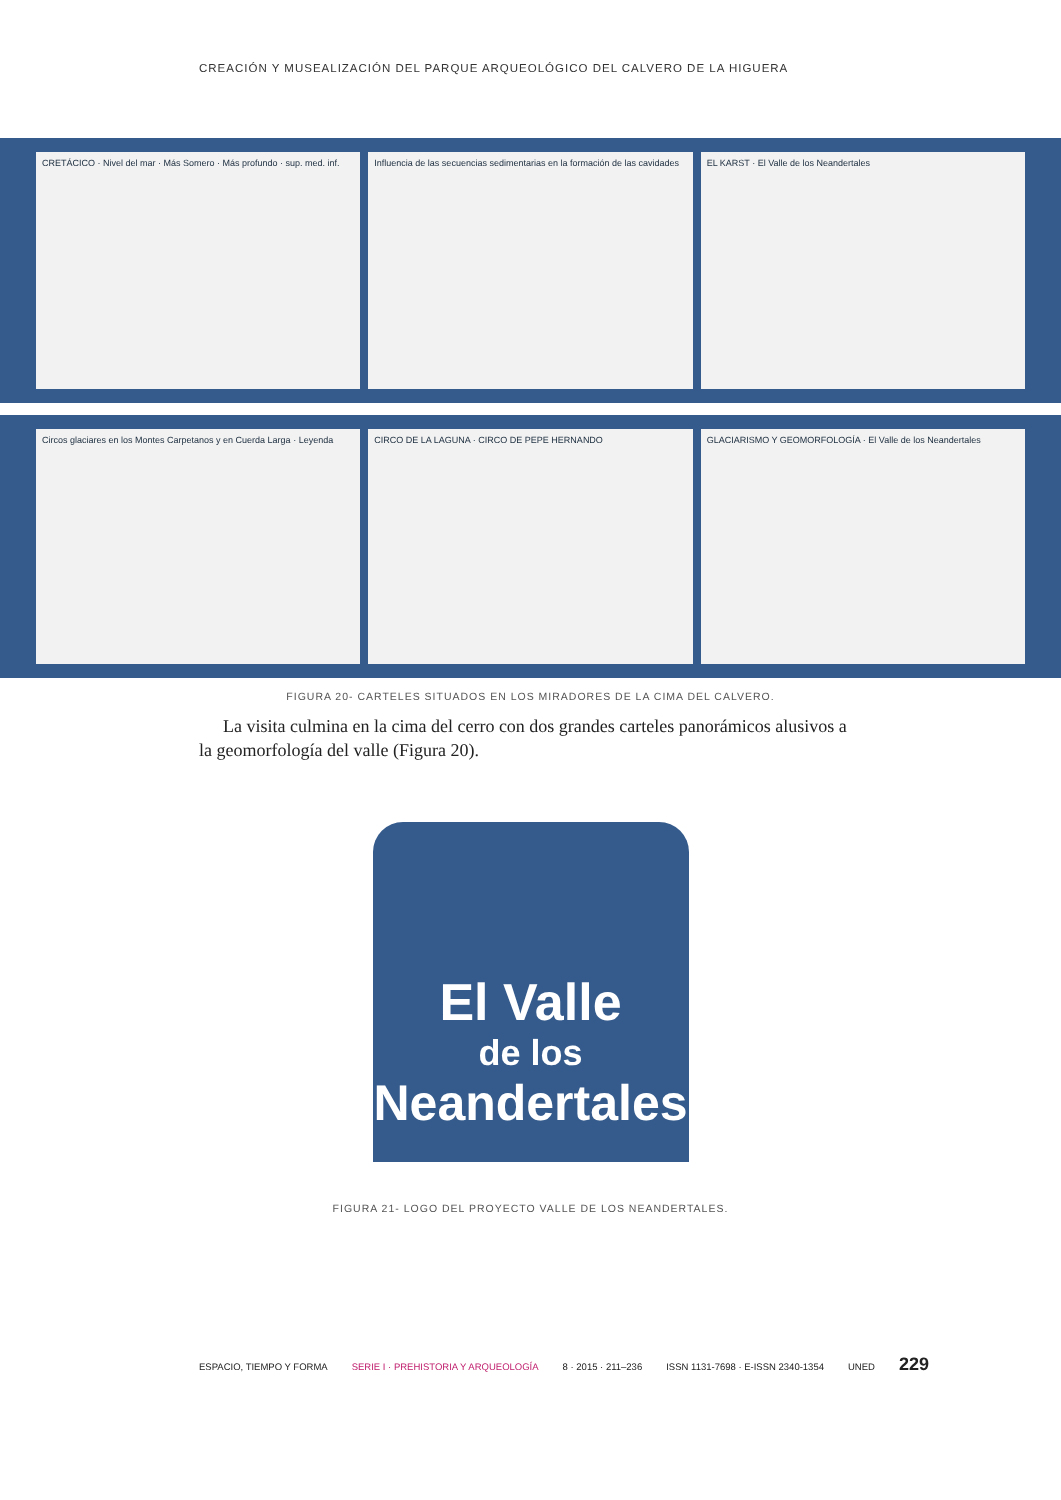CREACIÓN Y MUSEALIZACIÓN DEL PARQUE ARQUEOLÓGICO DEL CALVERO DE LA HIGUERA
CRETÁCICO · Nivel del mar · Más Somero · Más profundo · sup. med. inf.
Influencia de las secuencias sedimentarias en la formación de las cavidades
EL KARST · El Valle de los Neandertales
Circos glaciares en los Montes Carpetanos y en Cuerda Larga · Leyenda
CIRCO DE LA LAGUNA · CIRCO DE PEPE HERNANDO
GLACIARISMO Y GEOMORFOLOGÍA · El Valle de los Neandertales
FIGURA 20- CARTELES SITUADOS EN LOS MIRADORES DE LA CIMA DEL CALVERO.
La visita culmina en la cima del cerro con dos grandes carteles panorámicos alusivos a la geomorfología del valle (Figura 20).
El Valle
de los
Neandertales
FIGURA 21- LOGO DEL PROYECTO VALLE DE LOS NEANDERTALES.
ESPACIO, TIEMPO Y FORMA SERIE I · PREHISTORIA Y ARQUEOLOGÍA 8 · 2015 · 211–236 ISSN 1131-7698 · E-ISSN 2340-1354 UNED 229